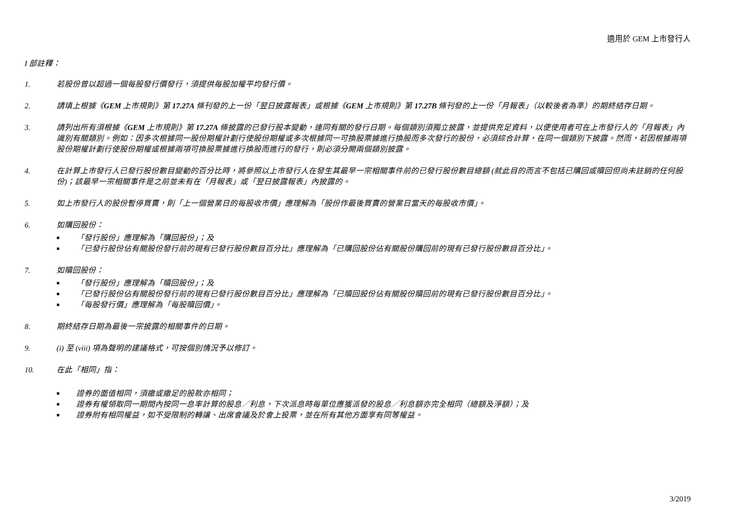適用於 GEM 上市發行人
I 部註釋：
1. 若股份曾以超過一個每股發行價發行，須提供每股加權平均發行價。
2. 請填上根據《GEM 上市規則》第 17.27A 條刊發的上一份「翌日披露報表」或根據《GEM 上市規則》第 17.27B 條刊發的上一份「月報表」（以較後者為準）的期終結存日期。
3. 請列出所有須根據《GEM 上市規則》第 17.27A 條披露的已發行股本變動，連同有關的發行日期。每個類別須獨立披露，並提供充足資料，以便使用者可在上市發行人的「月報表」內識別有關類別。例如：因多次根據同一股份期權計劃行使股份期權或多次根據同一可換股票據進行換股而多次發行的股份，必須綜合計算，在同一個類別下披露。然而，若因根據兩項股份期權計劃行使股份期權或根據兩項可換股票據進行換股而進行的發行，則必須分開兩個類別披露。
4. 在計算上市發行人已發行股份數目變動的百分比時，將參照以上市發行人在發生其最早一宗相關事件前的已發行股份數目總額 (就此目的而言不包括已購回或贖回但尚未註銷的任何股份)；該最早一宗相關事件是之前並未有在「月報表」或「翌日披露報表」內披露的。
5. 如上市發行人的股份暫停買賣，則「上一個營業日的每股收市價」應理解為「股份作最後買賣的營業日當天的每股收市價」。
6. 如購回股份：
■ 「發行股份」應理解為「購回股份」；及
■ 「已發行股份佔有關股份發行前的現有已發行股份數目百分比」應理解為「已購回股份佔有關股份購回前的現有已發行股份數目百分比」。
7. 如贖回股份：
■ 「發行股份」應理解為「贖回股份」；及
■ 「已發行股份佔有關股份發行前的現有已發行股份數目百分比」應理解為「已贖回股份佔有關股份贖回前的現有已發行股份數目百分比」。
■ 「每股發行價」應理解為「每股贖回價」。
8. 期終結存日期為最後一宗披露的相關事件的日期。
9. (i) 至 (viii) 項為聲明的建議格式，可按個別情況予以修訂。
10. 在此「相同」指：
■ 證券的面值相同，須繳或繳足的股款亦相同；
■ 證券有權領取同一期間內按同一息率計算的股息／利息，下次派息時每單位應獲派發的股息／利息額亦完全相同（總額及淨額）；及
■ 證券附有相同權益，如不受限制的轉讓、出席會議及於會上投票，並在所有其他方面享有同等權益。
3/2019